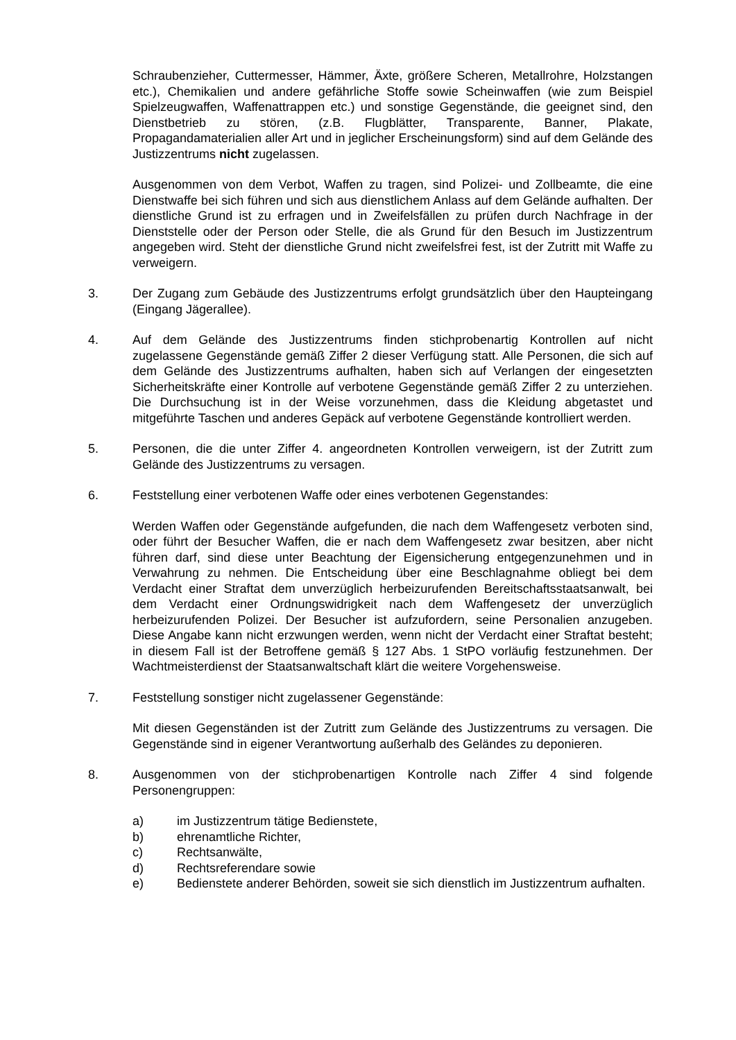Schraubenzieher, Cuttermesser, Hämmer, Äxte, größere Scheren, Metallrohre, Holzstangen etc.), Chemikalien und andere gefährliche Stoffe sowie Scheinwaffen (wie zum Beispiel Spielzeugwaffen, Waffenattrappen etc.) und sonstige Gegenstände, die geeignet sind, den Dienstbetrieb zu stören, (z.B. Flugblätter, Transparente, Banner, Plakate, Propagandamaterialien aller Art und in jeglicher Erscheinungsform) sind auf dem Gelände des Justizzentrums nicht zugelassen.
Ausgenommen von dem Verbot, Waffen zu tragen, sind Polizei- und Zollbeamte, die eine Dienstwaffe bei sich führen und sich aus dienstlichem Anlass auf dem Gelände aufhalten. Der dienstliche Grund ist zu erfragen und in Zweifelsfällen zu prüfen durch Nachfrage in der Dienststelle oder der Person oder Stelle, die als Grund für den Besuch im Justizzentrum angegeben wird. Steht der dienstliche Grund nicht zweifelsfrei fest, ist der Zutritt mit Waffe zu verweigern.
3. Der Zugang zum Gebäude des Justizzentrums erfolgt grundsätzlich über den Haupteingang (Eingang Jägerallee).
4. Auf dem Gelände des Justizzentrums finden stichprobenartig Kontrollen auf nicht zugelassene Gegenstände gemäß Ziffer 2 dieser Verfügung statt. Alle Personen, die sich auf dem Gelände des Justizzentrums aufhalten, haben sich auf Verlangen der eingesetzten Sicherheitskräfte einer Kontrolle auf verbotene Gegenstände gemäß Ziffer 2 zu unterziehen. Die Durchsuchung ist in der Weise vorzunehmen, dass die Kleidung abgetastet und mitgeführte Taschen und anderes Gepäck auf verbotene Gegenstände kontrolliert werden.
5. Personen, die die unter Ziffer 4. angeordneten Kontrollen verweigern, ist der Zutritt zum Gelände des Justizzentrums zu versagen.
6. Feststellung einer verbotenen Waffe oder eines verbotenen Gegenstandes:
Werden Waffen oder Gegenstände aufgefunden, die nach dem Waffengesetz verboten sind, oder führt der Besucher Waffen, die er nach dem Waffengesetz zwar besitzen, aber nicht führen darf, sind diese unter Beachtung der Eigensicherung entgegenzunehmen und in Verwahrung zu nehmen. Die Entscheidung über eine Beschlagnahme obliegt bei dem Verdacht einer Straftat dem unverzüglich herbeizurufenden Bereitschaftsstaatsanwalt, bei dem Verdacht einer Ordnungswidrigkeit nach dem Waffengesetz der unverzüglich herbeizurufenden Polizei. Der Besucher ist aufzufordern, seine Personalien anzugeben. Diese Angabe kann nicht erzwungen werden, wenn nicht der Verdacht einer Straftat besteht; in diesem Fall ist der Betroffene gemäß § 127 Abs. 1 StPO vorläufig festzunehmen. Der Wachtmeisterdienst der Staatsanwaltschaft klärt die weitere Vorgehensweise.
7. Feststellung sonstiger nicht zugelassener Gegenstände:
Mit diesen Gegenständen ist der Zutritt zum Gelände des Justizzentrums zu versagen. Die Gegenstände sind in eigener Verantwortung außerhalb des Geländes zu deponieren.
8. Ausgenommen von der stichprobenartigen Kontrolle nach Ziffer 4 sind folgende Personengruppen:
a) im Justizzentrum tätige Bedienstete,
b) ehrenamtliche Richter,
c) Rechtsanwälte,
d) Rechtsreferendare sowie
e) Bedienstete anderer Behörden, soweit sie sich dienstlich im Justizzentrum aufhalten.